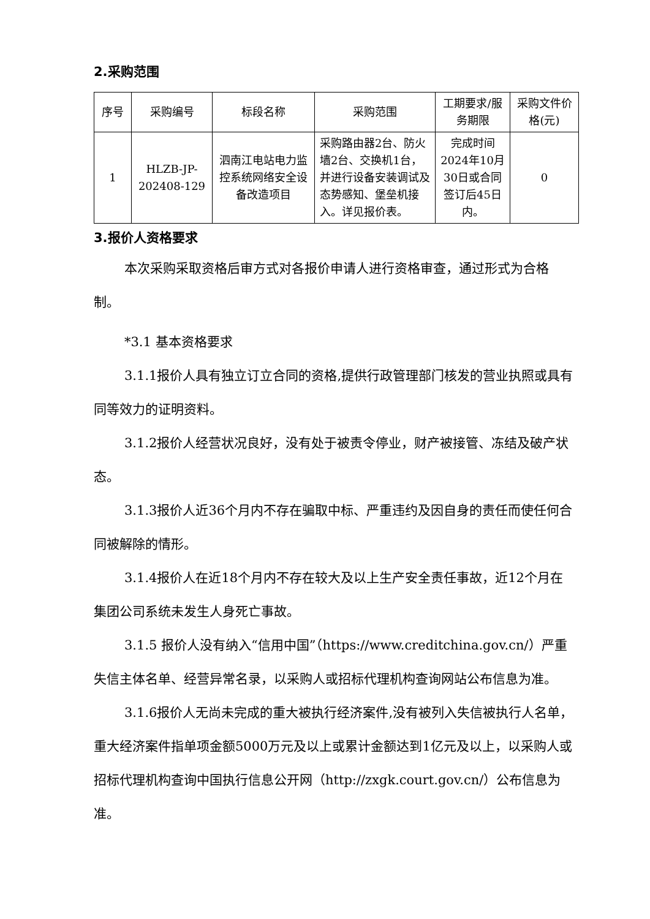2.采购范围
| 序号 | 采购编号 | 标段名称 | 采购范围 | 工期要求/服务期限 | 采购文件价格(元) |
| --- | --- | --- | --- | --- | --- |
| 1 | HLZB-JP-202408-129 | 泗南江电站电力监控系统网络安全设备改造项目 | 采购路由器2台、防火墙2台、交换机1台，并进行设备安装调试及态势感知、堡垒机接入。详见报价表。 | 完成时间2024年10月30日或合同签订后45日内。 | 0 |
3.报价人资格要求
本次采购采取资格后审方式对各报价申请人进行资格审查，通过形式为合格制。
*3.1 基本资格要求
3.1.1报价人具有独立订立合同的资格,提供行政管理部门核发的营业执照或具有同等效力的证明资料。
3.1.2报价人经营状况良好，没有处于被责令停业，财产被接管、冻结及破产状态。
3.1.3报价人近36个月内不存在骗取中标、严重违约及因自身的责任而使任何合同被解除的情形。
3.1.4报价人在近18个月内不存在较大及以上生产安全责任事故，近12个月在集团公司系统未发生人身死亡事故。
3.1.5 报价人没有纳入“信用中国”（https://www.creditchina.gov.cn/）严重失信主体名单、经营异常名录，以采购人或招标代理机构查询网站公布信息为准。
3.1.6报价人无尚未完成的重大被执行经济案件,没有被列入失信被执行人名单，重大经济案件指单项金额5000万元及以上或累计金额达到1亿元及以上，以采购人或招标代理机构查询中国执行信息公开网（http://zxgk.court.gov.cn/）公布信息为准。